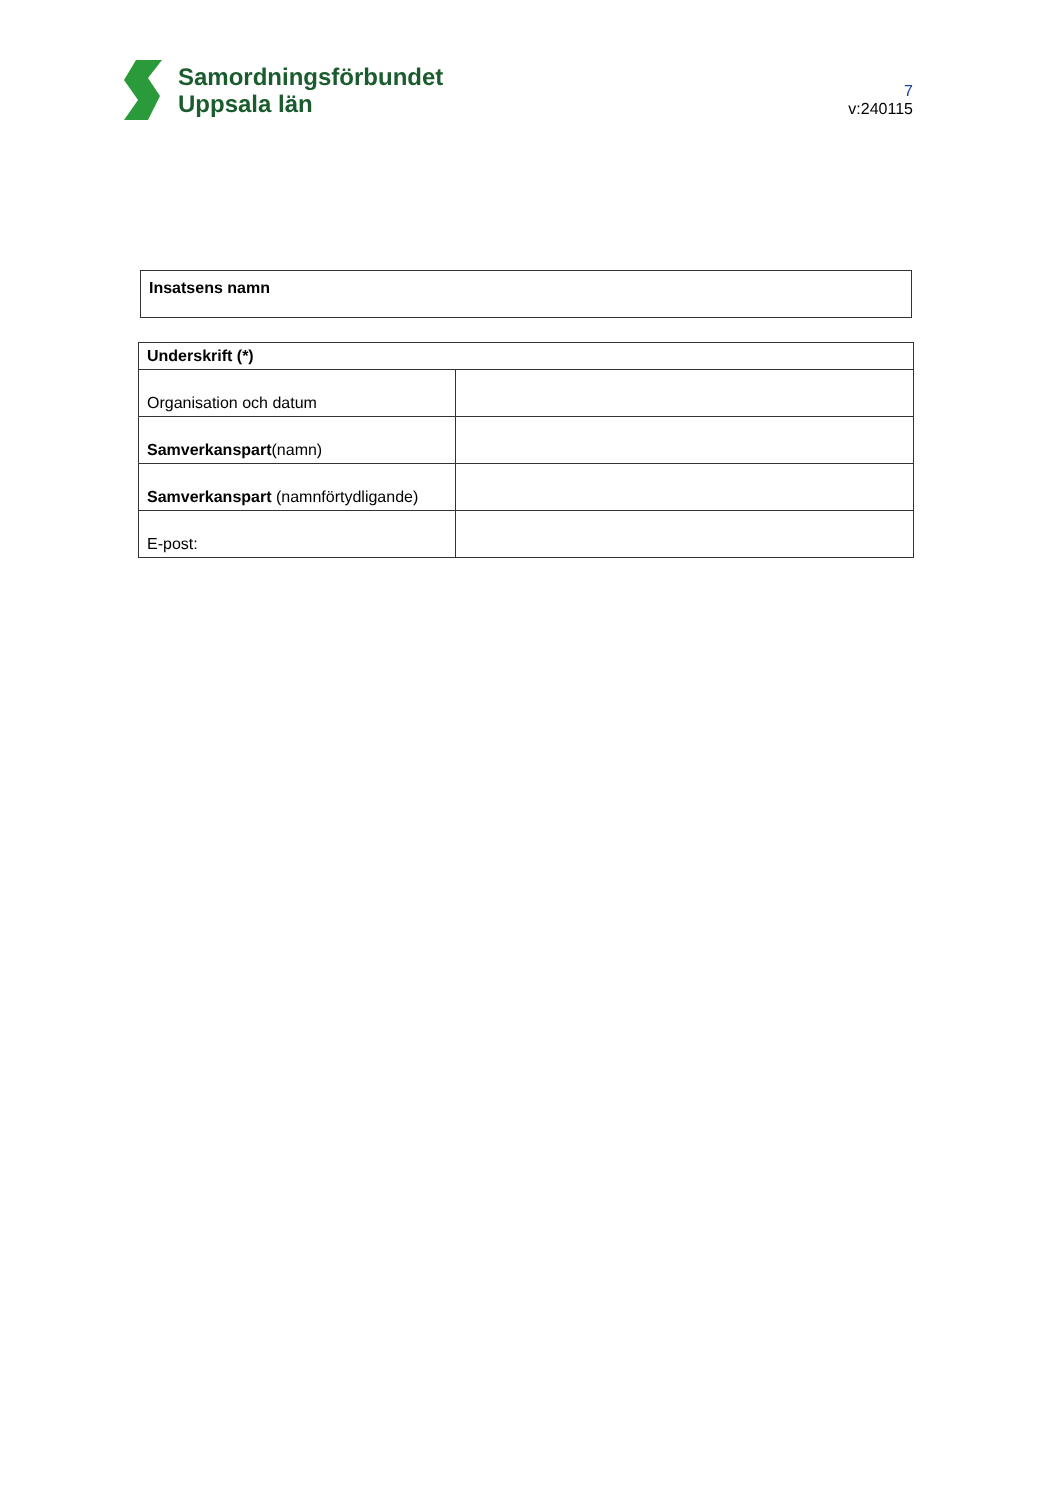Samordningsförbundet
Uppsala län
7
v:240115
Insatsens namn
| Underskrift (*) | |
| --- | --- |
| Organisation och datum | |
| Samverkanspart (namn) | |
| Samverkanspart (namnförtydligande) | |
| E-post: | |